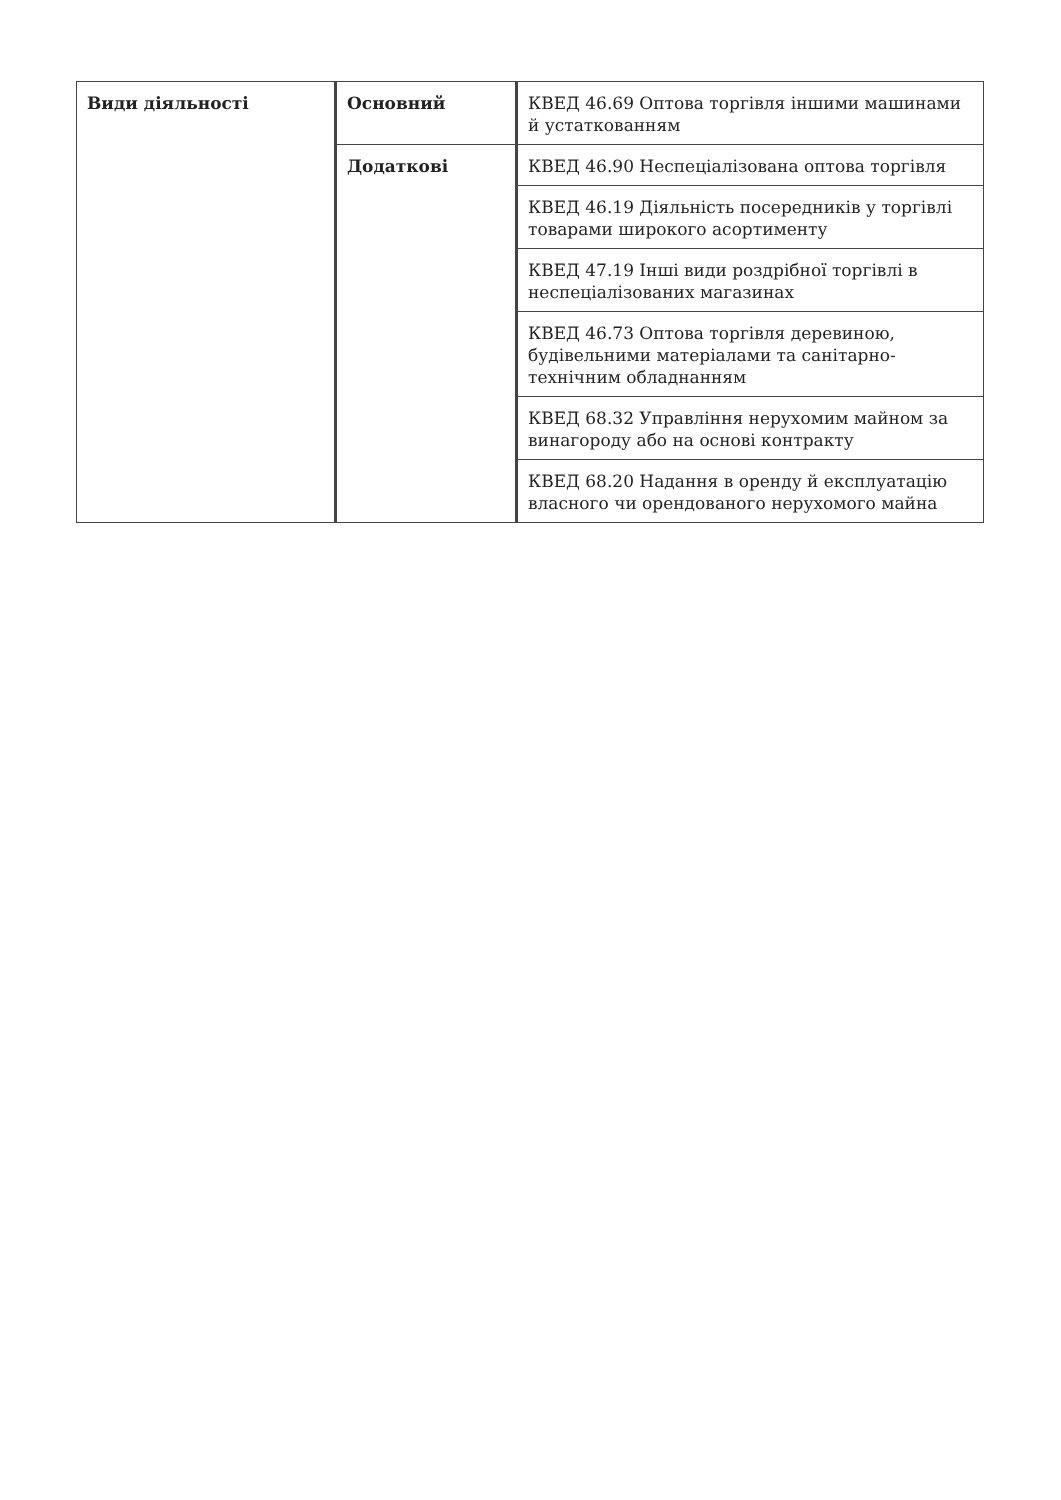| Види діяльності | Основний | КВЕД 46.69 Оптова торгівля іншими машинами й устаткованням |
| | Додаткові | КВЕД 46.90 Неспеціалізована оптова торгівля |
| | | КВЕД 46.19 Діяльність посередників у торгівлі товарами широкого асортименту |
| | | КВЕД 47.19 Інші види роздрібної торгівлі в неспеціалізованих магазинах |
| | | КВЕД 46.73 Оптова торгівля деревиною, будівельними матеріалами та санітарно-технічним обладнанням |
| | | КВЕД 68.32 Управління нерухомим майном за винагороду або на основі контракту |
| | | КВЕД 68.20 Надання в оренду й експлуатацію власного чи орендованого нерухомого майна |